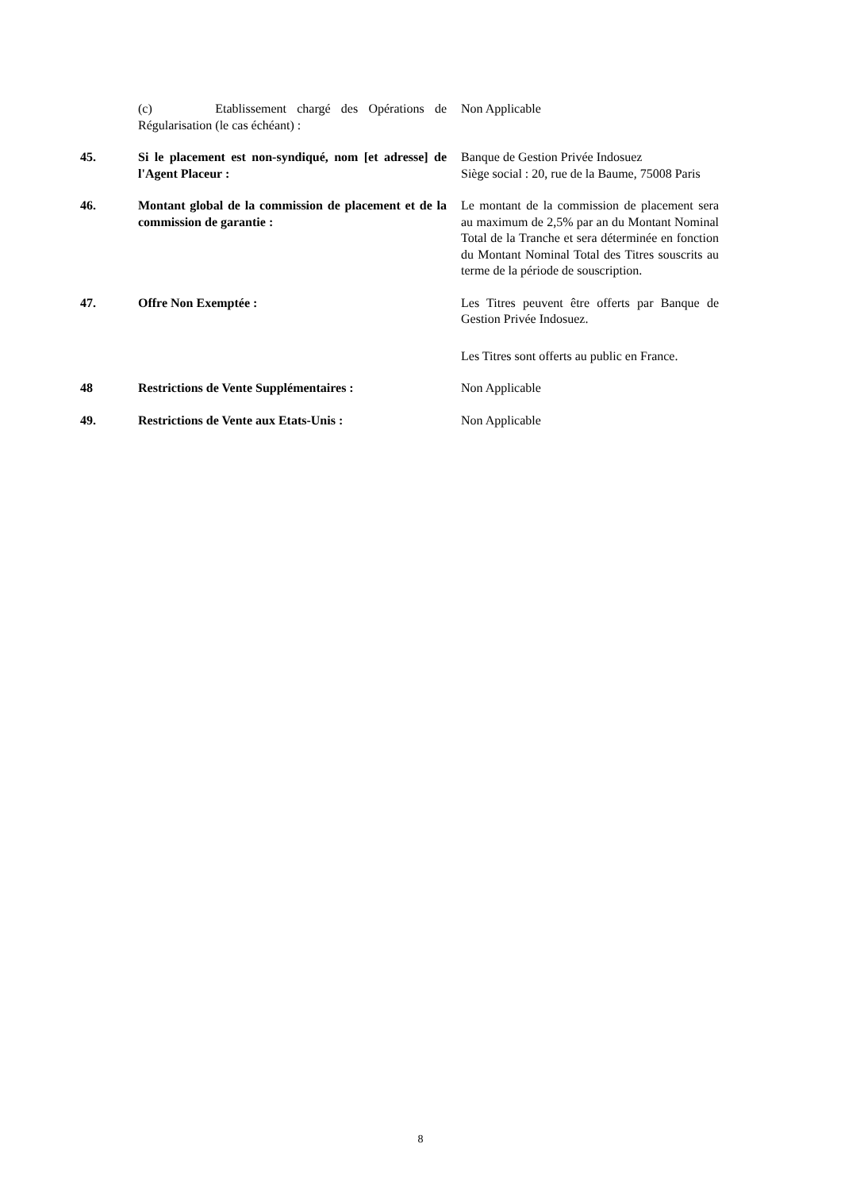(c) Etablissement chargé des Opérations de Régularisation (le cas échéant) :
Non Applicable
45. Si le placement est non-syndiqué, nom [et adresse] de l'Agent Placeur :
Banque de Gestion Privée Indosuez
Siège social : 20, rue de la Baume, 75008 Paris
46. Montant global de la commission de placement et de la commission de garantie :
Le montant de la commission de placement sera au maximum de 2,5% par an du Montant Nominal Total de la Tranche et sera déterminée en fonction du Montant Nominal Total des Titres souscrits au terme de la période de souscription.
47. Offre Non Exemptée : Les Titres peuvent être offerts par Banque de Gestion Privée Indosuez.
Les Titres sont offerts au public en France.
48 Restrictions de Vente Supplémentaires : Non Applicable
49. Restrictions de Vente aux Etats-Unis : Non Applicable
8